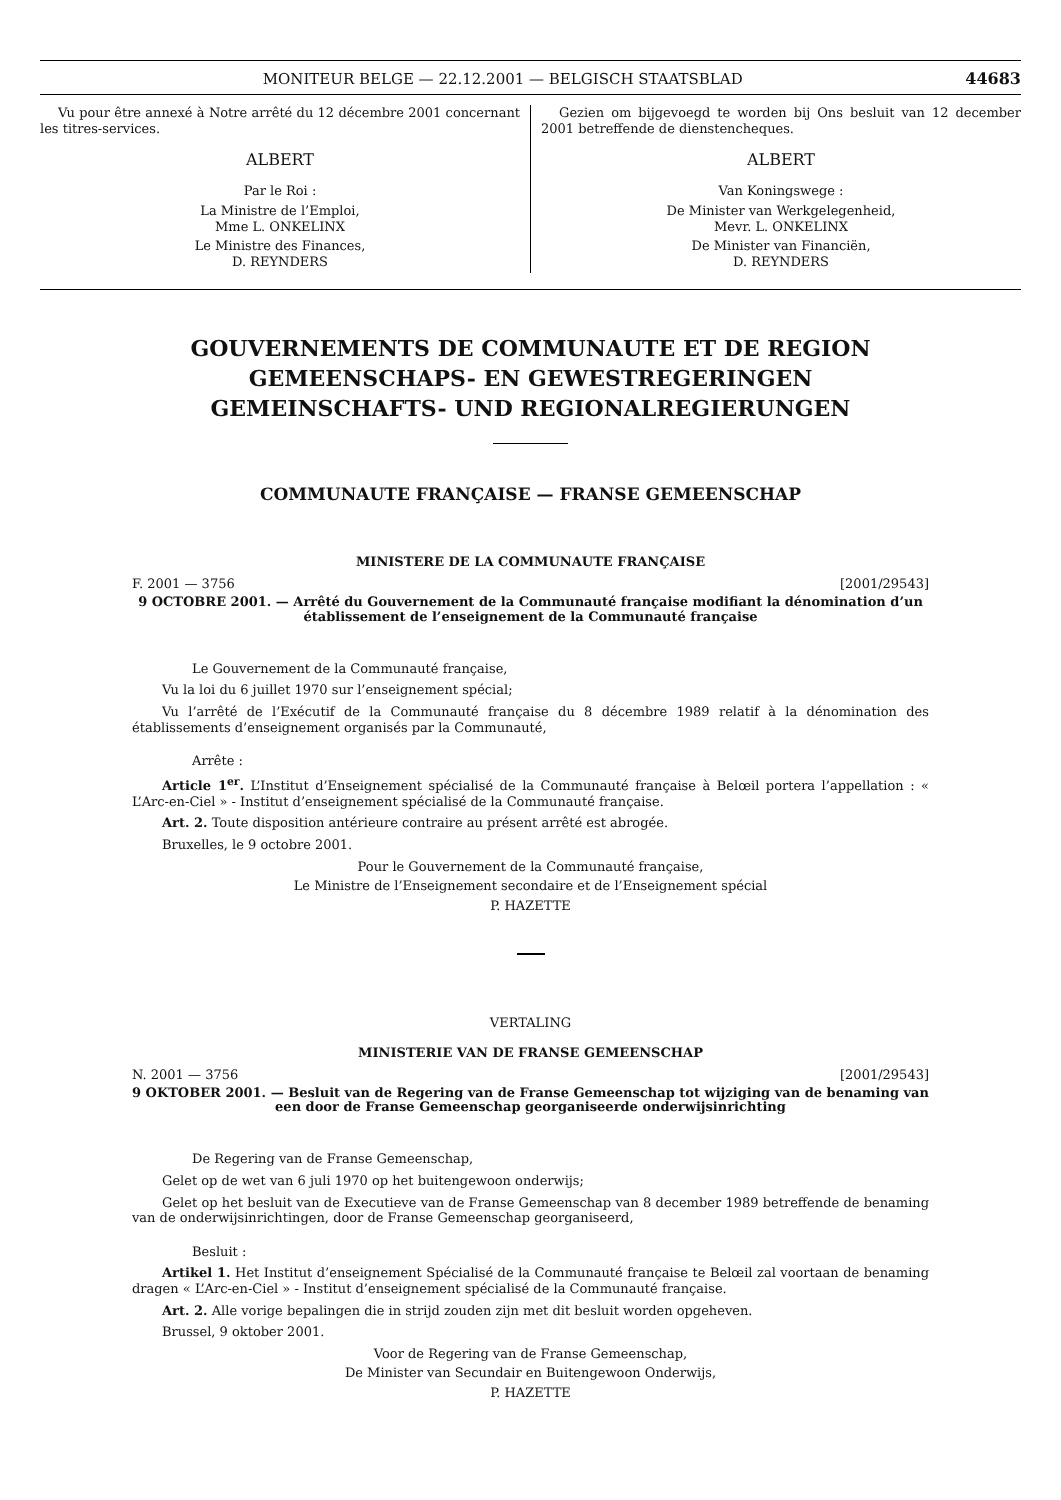MONITEUR BELGE — 22.12.2001 — BELGISCH STAATSBLAD 44683
Vu pour être annexé à Notre arrêté du 12 décembre 2001 concernant les titres-services.
ALBERT
Par le Roi :
La Ministre de l’Emploi,
Mme L. ONKELINX
Le Ministre des Finances,
D. REYNDERS
Gezien om bijgevoegd te worden bij Ons besluit van 12 december 2001 betreffende de dienstencheques.
ALBERT
Van Koningswege :
De Minister van Werkgelegenheid,
Mevr. L. ONKELINX
De Minister van Financiën,
D. REYNDERS
GOUVERNEMENTS DE COMMUNAUTE ET DE REGION
GEMEENSCHAPS- EN GEWESTREGERINGEN
GEMEINSCHAFTS- UND REGIONALREGIERUNGEN
COMMUNAUTE FRANÇAISE — FRANSE GEMEENSCHAP
MINISTERE DE LA COMMUNAUTE FRANÇAISE
F. 2001 — 3756 [2001/29543]
9 OCTOBRE 2001. — Arrêté du Gouvernement de la Communauté française modifiant la dénomination d’un établissement de l’enseignement de la Communauté française
Le Gouvernement de la Communauté française,
Vu la loi du 6 juillet 1970 sur l’enseignement spécial;
Vu l’arrêté de l’Exécutif de la Communauté française du 8 décembre 1989 relatif à la dénomination des établissements d’enseignement organisés par la Communauté,
Arrête :
Article 1<sup>er</sup>. L’Institut d’Enseignement spécialisé de la Communauté française à Belœil portera l’appellation : « L’Arc-en-Ciel » - Institut d’enseignement spécialisé de la Communauté française.
Art. 2. Toute disposition antérieure contraire au présent arrêté est abrogée.
Bruxelles, le 9 octobre 2001.
Pour le Gouvernement de la Communauté française,
Le Ministre de l’Enseignement secondaire et de l’Enseignement spécial
P. HAZETTE
VERTALING
MINISTERIE VAN DE FRANSE GEMEENSCHAP
N. 2001 — 3756 [2001/29543]
9 OKTOBER 2001. — Besluit van de Regering van de Franse Gemeenschap tot wijziging van de benaming van een door de Franse Gemeenschap georganiseerde onderwijsinrichting
De Regering van de Franse Gemeenschap,
Gelet op de wet van 6 juli 1970 op het buitengewoon onderwijs;
Gelet op het besluit van de Executieve van de Franse Gemeenschap van 8 december 1989 betreffende de benaming van de onderwijsinrichtingen, door de Franse Gemeenschap georganiseerd,
Besluit :
Artikel 1. Het Institut d’enseignement Spécialisé de la Communauté française te Belœil zal voortaan de benaming dragen « L’Arc-en-Ciel » - Institut d’enseignement spécialisé de la Communauté française.
Art. 2. Alle vorige bepalingen die in strijd zouden zijn met dit besluit worden opgeheven.
Brussel, 9 oktober 2001.
Voor de Regering van de Franse Gemeenschap,
De Minister van Secundair en Buitengewoon Onderwijs,
P. HAZETTE